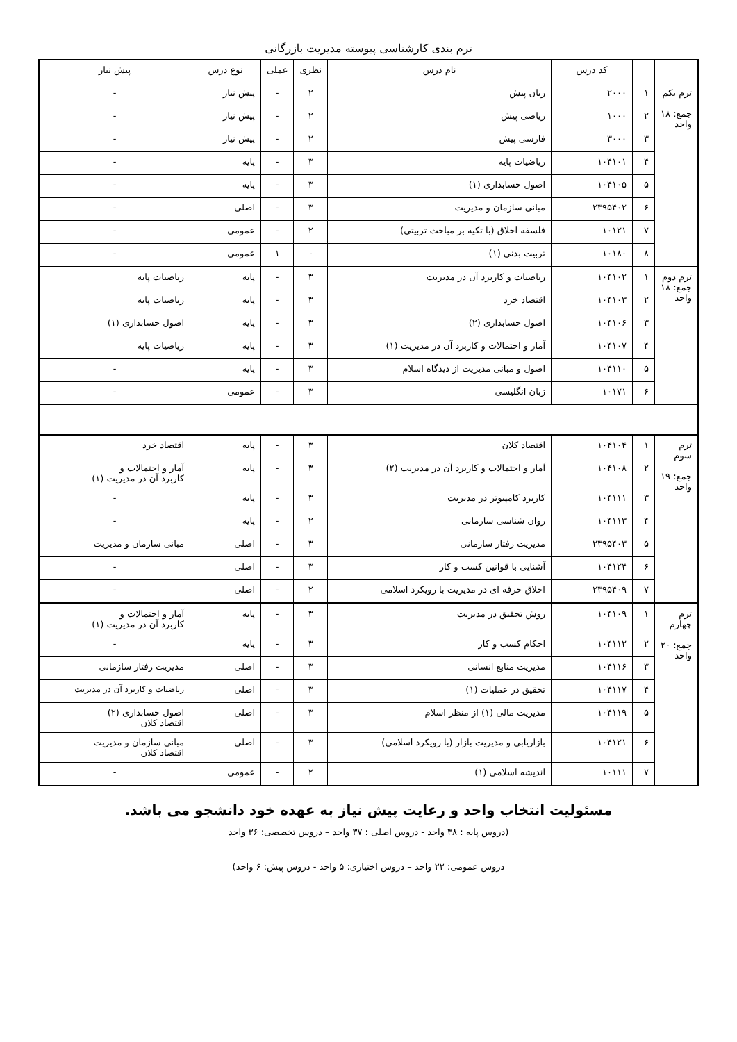ترم بندی کارشناسی پیوسته مدیریت بازرگانی
| | | کد درس | نام درس | نظری | عملی | نوع درس | پیش نیاز |
| --- | --- | --- | --- | --- | --- | --- | --- |
| ترم یکم جمع: ۱۸ واحد | ۱ | ۲۰۰۰ | زبان پیش | ۲ | - | پیش نیاز | - |
| | ۲ | ۱۰۰۰ | ریاضی پیش | ۲ | - | پیش نیاز | - |
| | ۳ | ۳۰۰۰ | فارسی پیش | ۲ | - | پیش نیاز | - |
| | ۴ | ۱۰۴۱۰۱ | ریاضیات پایه | ۳ | - | پایه | - |
| | ۵ | ۱۰۴۱۰۵ | اصول حسابداری (۱) | ۳ | - | پایه | - |
| | ۶ | ۲۳۹۵۴۰۲ | مبانی سازمان و مدیریت | ۳ | - | اصلی | - |
| | ۷ | ۱۰۱۲۱ | فلسفه اخلاق (با تکیه بر مباحث تربیتی) | ۲ | - | عمومی | - |
| | ۸ | ۱۰۱۸۰ | تربیت بدنی (۱) | - | ۱ | عمومی | - |
| ترم دوم جمع: ۱۸ واحد | ۱ | ۱۰۴۱۰۲ | ریاضیات و کاربرد آن در مدیریت | ۳ | - | پایه | ریاضیات پایه |
| | ۲ | ۱۰۴۱۰۳ | اقتصاد خرد | ۳ | - | پایه | ریاضیات پایه |
| | ۳ | ۱۰۴۱۰۶ | اصول حسابداری (۲) | ۳ | - | پایه | اصول حسابداری (۱) |
| | ۴ | ۱۰۴۱۰۷ | آمار و احتمالات و کاربرد آن در مدیریت (۱) | ۳ | - | پایه | ریاضیات پایه |
| | ۵ | ۱۰۴۱۱۰ | اصول و مبانی مدیریت از دیدگاه اسلام | ۳ | - | پایه | - |
| | ۶ | ۱۰۱۷۱ | زبان انگلیسی | ۳ | - | عمومی | - |
| ترم سوم جمع: ۱۹ واحد | ۱ | ۱۰۴۱۰۴ | اقتصاد کلان | ۳ | - | پایه | اقتصاد خرد |
| | ۲ | ۱۰۴۱۰۸ | آمار و احتمالات و کاربرد آن در مدیریت (۲) | ۳ | - | پایه | آمار و احتمالات و کاربرد آن در مدیریت (۱) |
| | ۳ | ۱۰۴۱۱۱ | کاربرد کامپیوتر در مدیریت | ۳ | - | پایه | - |
| | ۴ | ۱۰۴۱۱۳ | روان شناسی سازمانی | ۲ | - | پایه | - |
| | ۵ | ۲۳۹۵۴۰۳ | مدیریت رفتار سازمانی | ۳ | - | اصلی | مبانی سازمان و مدیریت |
| | ۶ | ۱۰۴۱۲۴ | آشنایی با قوانین کسب و کار | ۳ | - | اصلی | - |
| | ۷ | ۲۳۹۵۴۰۹ | اخلاق حرفه ای در مدیریت با رویکرد اسلامی | ۲ | - | اصلی | - |
| ترم چهارم جمع: ۲۰ واحد | ۱ | ۱۰۴۱۰۹ | روش تحقیق در مدیریت | ۳ | - | پایه | آمار و احتمالات و کاربرد آن در مدیریت (۱) |
| | ۲ | ۱۰۴۱۱۲ | احکام کسب و کار | ۳ | - | پایه | - |
| | ۳ | ۱۰۴۱۱۶ | مدیریت منابع انسانی | ۳ | - | اصلی | مدیریت رفتار سازمانی |
| | ۴ | ۱۰۴۱۱۷ | تحقیق در عملیات (۱) | ۳ | - | اصلی | ریاضیات و کاربرد آن در مدیریت |
| | ۵ | ۱۰۴۱۱۹ | مدیریت مالی (۱) از منظر اسلام | ۳ | - | اصلی | اصول حسابداری (۲) اقتصاد کلان |
| | ۶ | ۱۰۴۱۲۱ | بازاریابی و مدیریت بازار (با رویکرد اسلامی) | ۳ | - | اصلی | مبانی سازمان و مدیریت اقتصاد کلان |
| | ۷ | ۱۰۱۱۱ | اندیشه اسلامی (۱) | ۲ | - | عمومی | - |
مسئولیت انتخاب واحد و رعایت پیش نیاز به عهده خود دانشجو می باشد.
(دروس پایه : ۳۸ واحد - دروس اصلی : ۳۷ واحد – دروس تخصصی: ۳۶ واحد
دروس عمومی: ۲۲ واحد – دروس اختیاری: ۵ واحد - دروس پیش: ۶ واحد)